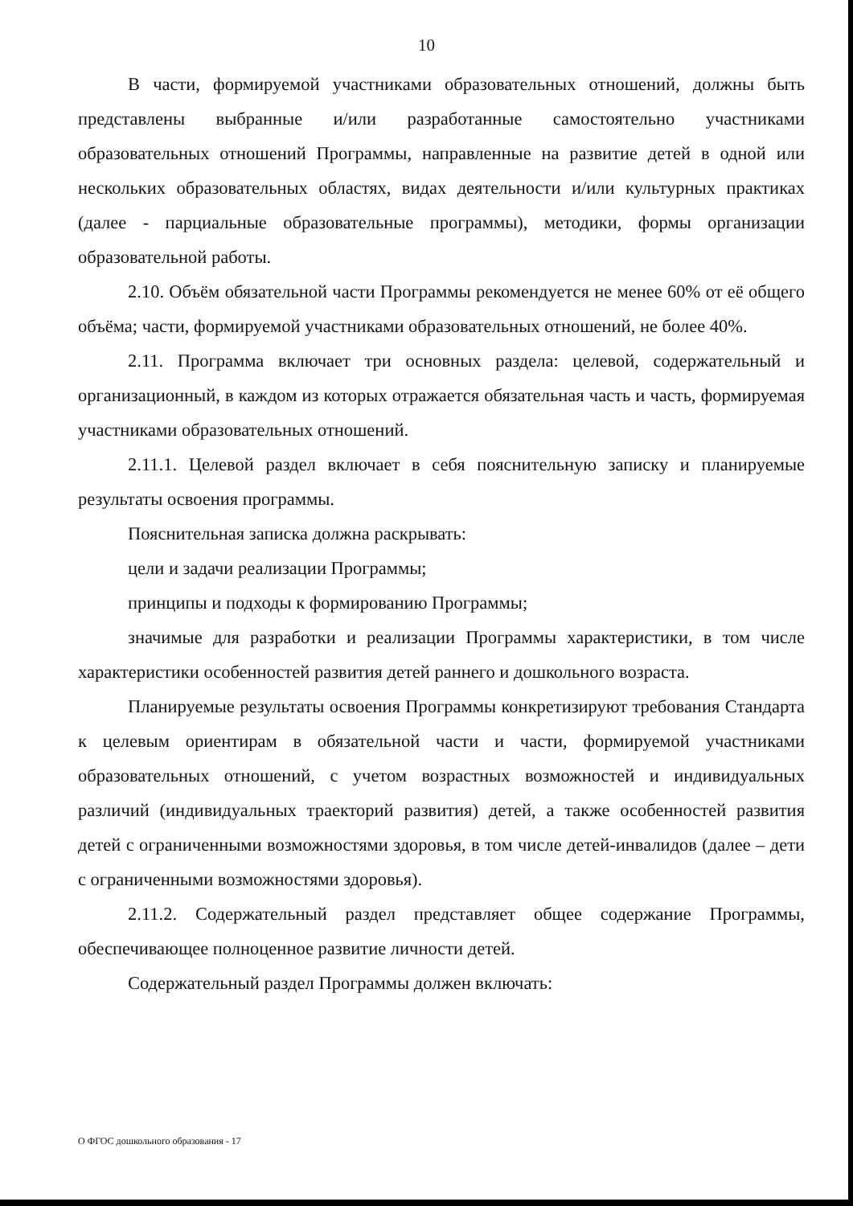10
В части, формируемой участниками образовательных отношений, должны быть представлены выбранные и/или разработанные самостоятельно участниками образовательных отношений Программы, направленные на развитие детей в одной или нескольких образовательных областях, видах деятельности и/или культурных практиках (далее - парциальные образовательные программы), методики, формы организации образовательной работы.
2.10. Объём обязательной части Программы рекомендуется не менее 60% от её общего объёма; части, формируемой участниками образовательных отношений, не более 40%.
2.11. Программа включает три основных раздела: целевой, содержательный и организационный, в каждом из которых отражается обязательная часть и часть, формируемая участниками образовательных отношений.
2.11.1. Целевой раздел включает в себя пояснительную записку и планируемые результаты освоения программы.
Пояснительная записка должна раскрывать:
цели и задачи реализации Программы;
принципы и подходы к формированию Программы;
значимые для разработки и реализации Программы характеристики, в том числе характеристики особенностей развития детей раннего и дошкольного возраста.
Планируемые результаты освоения Программы конкретизируют требования Стандарта к целевым ориентирам в обязательной части и части, формируемой участниками образовательных отношений, с учетом возрастных возможностей и индивидуальных различий (индивидуальных траекторий развития) детей, а также особенностей развития детей с ограниченными возможностями здоровья, в том числе детей-инвалидов (далее – дети с ограниченными возможностями здоровья).
2.11.2. Содержательный раздел представляет общее содержание Программы, обеспечивающее полноценное развитие личности детей.
Содержательный раздел Программы должен включать:
О ФГОС дошкольного образования - 17